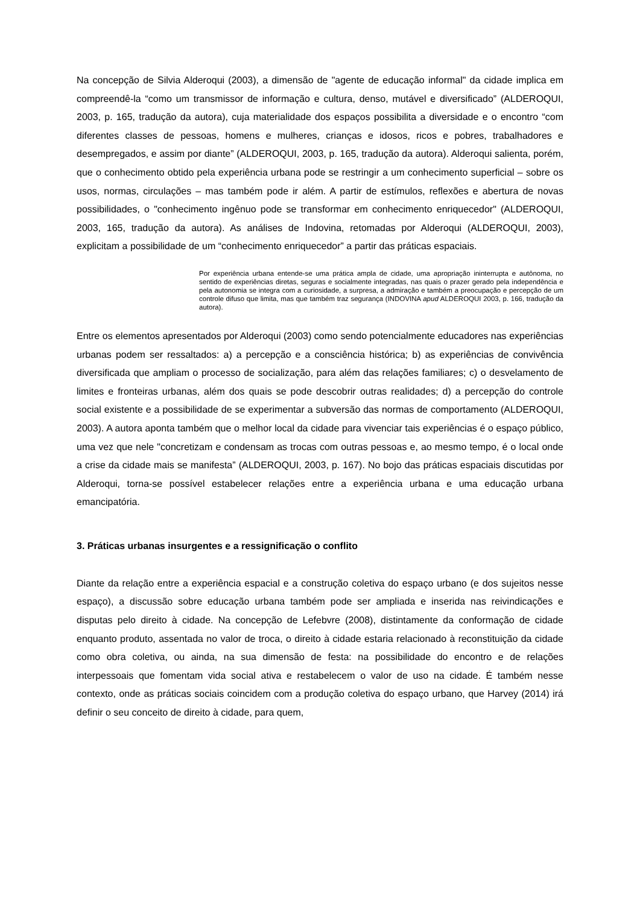Na concepção de Silvia Alderoqui (2003), a dimensão de "agente de educação informal" da cidade implica em compreendê-la “como um transmissor de informação e cultura, denso, mutável e diversificado” (ALDEROQUI, 2003, p. 165, tradução da autora), cuja materialidade dos espaços possibilita a diversidade e o encontro “com diferentes classes de pessoas, homens e mulheres, crianças e idosos, ricos e pobres, trabalhadores e desempregados, e assim por diante” (ALDEROQUI, 2003, p. 165, tradução da autora). Alderoqui salienta, porém, que o conhecimento obtido pela experiência urbana pode se restringir a um conhecimento superficial – sobre os usos, normas, circulações – mas também pode ir além. A partir de estímulos, reflexões e abertura de novas possibilidades, o "conhecimento ingênuo pode se transformar em conhecimento enriquecedor" (ALDEROQUI, 2003, 165, tradução da autora). As análises de Indovina, retomadas por Alderoqui (ALDEROQUI, 2003), explicitam a possibilidade de um “conhecimento enriquecedor” a partir das práticas espaciais.
Por experiência urbana entende-se uma prática ampla de cidade, uma apropriação ininterrupta e autônoma, no sentido de experiências diretas, seguras e socialmente integradas, nas quais o prazer gerado pela independência e pela autonomia se integra com a curiosidade, a surpresa, a admiração e também a preocupação e percepção de um controle difuso que limita, mas que também traz segurança (INDOVINA apud ALDEROQUI 2003, p. 166, tradução da autora).
Entre os elementos apresentados por Alderoqui (2003) como sendo potencialmente educadores nas experiências urbanas podem ser ressaltados: a) a percepção e a consciência histórica; b) as experiências de convivência diversificada que ampliam o processo de socialização, para além das relações familiares; c) o desvelamento de limites e fronteiras urbanas, além dos quais se pode descobrir outras realidades; d) a percepção do controle social existente e a possibilidade de se experimentar a subversão das normas de comportamento (ALDEROQUI, 2003). A autora aponta também que o melhor local da cidade para vivenciar tais experiências é o espaço público, uma vez que nele "concretizam e condensam as trocas com outras pessoas e, ao mesmo tempo, é o local onde a crise da cidade mais se manifesta” (ALDEROQUI, 2003, p. 167). No bojo das práticas espaciais discutidas por Alderoqui, torna-se possível estabelecer relações entre a experiência urbana e uma educação urbana emancipatória.
3. Práticas urbanas insurgentes e a ressignificação o conflito
Diante da relação entre a experiência espacial e a construção coletiva do espaço urbano (e dos sujeitos nesse espaço), a discussão sobre educação urbana também pode ser ampliada e inserida nas reivindicações e disputas pelo direito à cidade. Na concepção de Lefebvre (2008), distintamente da conformação de cidade enquanto produto, assentada no valor de troca, o direito à cidade estaria relacionado à reconstituição da cidade como obra coletiva, ou ainda, na sua dimensão de festa: na possibilidade do encontro e de relações interpessoais que fomentam vida social ativa e restabelecem o valor de uso na cidade. É também nesse contexto, onde as práticas sociais coincidem com a produção coletiva do espaço urbano, que Harvey (2014) irá definir o seu conceito de direito à cidade, para quem,